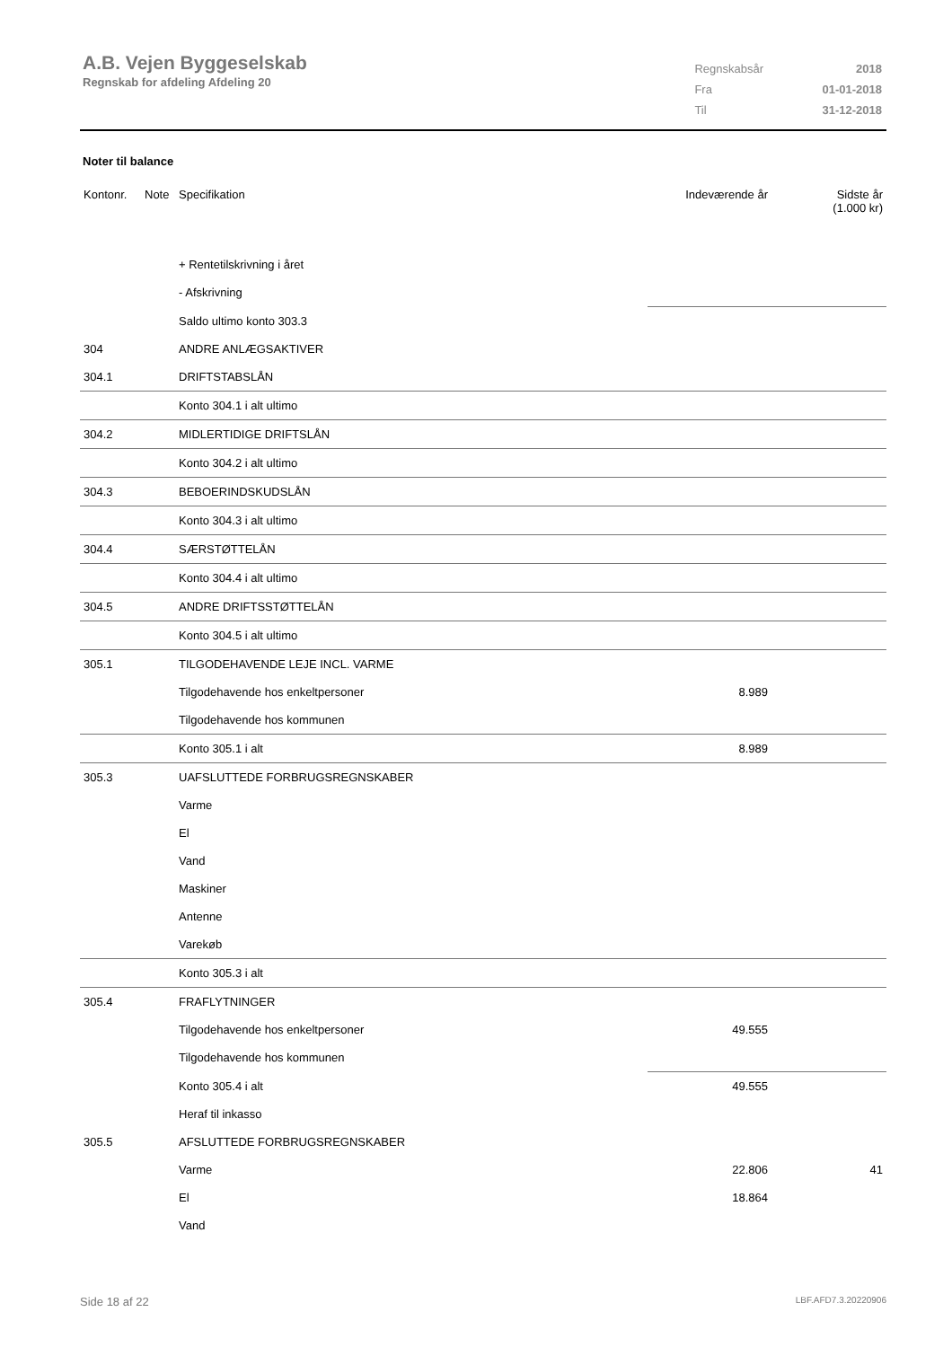A.B. Vejen Byggeselskab
Regnskab for afdeling Afdeling 20
| Regnskabsår | 2018 |
| Fra | 01-01-2018 |
| Til | 31-12-2018 |
Noter til balance
| Kontonr. | Note | Specifikation | Indeværende år | Sidste år (1.000 kr) |
| --- | --- | --- | --- | --- |
| | | + Rentetilskrivning i året | | |
| | | - Afskrivning | | |
| | | Saldo ultimo konto 303.3 | | |
| 304 | | ANDRE ANLÆGSAKTIVER | | |
| 304.1 | | DRIFTSTABSLÅN | | |
| | | Konto 304.1 i alt ultimo | | |
| 304.2 | | MIDLERTIDIGE DRIFTSLÅN | | |
| | | Konto 304.2 i alt ultimo | | |
| 304.3 | | BEBOERINDSKUDSLÅN | | |
| | | Konto 304.3 i alt ultimo | | |
| 304.4 | | SÆRSTØTTELÅN | | |
| | | Konto 304.4 i alt ultimo | | |
| 304.5 | | ANDRE DRIFTSSTØTTELÅN | | |
| | | Konto 304.5 i alt ultimo | | |
| 305.1 | | TILGODEHAVENDE LEJE INCL. VARME | | |
| | | Tilgodehavende hos enkeltpersoner | 8.989 | |
| | | Tilgodehavende hos kommunen | | |
| | | Konto 305.1 i alt | 8.989 | |
| 305.3 | | UAFSLUTTEDE FORBRUGSREGNSKABER | | |
| | | Varme | | |
| | | El | | |
| | | Vand | | |
| | | Maskiner | | |
| | | Antenne | | |
| | | Varekøb | | |
| | | Konto 305.3 i alt | | |
| 305.4 | | FRAFLYTNINGER | | |
| | | Tilgodehavende hos enkeltpersoner | 49.555 | |
| | | Tilgodehavende hos kommunen | | |
| | | Konto 305.4 i alt | 49.555 | |
| | | Heraf til inkasso | | |
| 305.5 | | AFSLUTTEDE FORBRUGSREGNSKABER | | |
| | | Varme | 22.806 | 41 |
| | | El | 18.864 | |
| | | Vand | | |
Side 18 af 22 LBF.AFD7.3.20220906